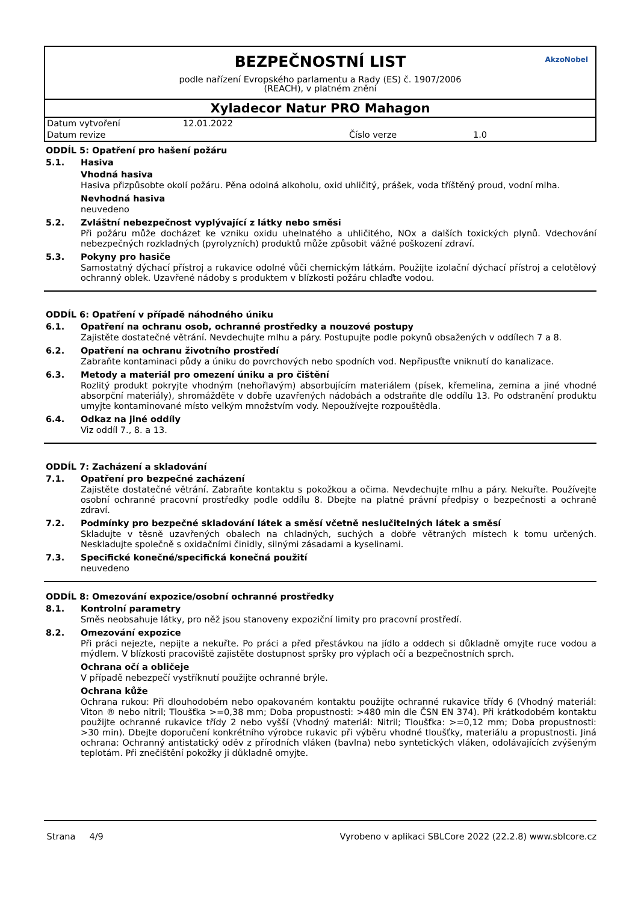BEZPEČNOSTNÍ LIST
podle nařízení Evropského parlamentu a Rady (ES) č. 1907/2006
(REACH), v platném znění
AkzoNobel
Xyladecor Natur PRO Mahagon
| Datum vytvoření | 12.01.2022 | | |
| Datum revize | | Číslo verze | 1.0 |
ODDÍL 5: Opatření pro hašení požáru
5.1. Hasiva
Vhodná hasiva
Hasiva přizpůsobte okolí požáru. Pěna odolná alkoholu, oxid uhličitý, prášek, voda tříštěný proud, vodní mlha.
Nevhodná hasiva
neuvedeno
5.2. Zvláštní nebezpečnost vyplývající z látky nebo směsi
Při požáru může docházet ke vzniku oxidu uhelnatého a uhličitého, NOx a dalších toxických plynů. Vdechování nebezpečných rozkladných (pyrolyzních) produktů může způsobit vážné poškození zdraví.
5.3. Pokyny pro hasiče
Samostatný dýchací přístroj a rukavice odolné vůči chemickým látkám. Použijte izolační dýchací přístroj a celotělový ochranný oblek. Uzavřené nádoby s produktem v blízkosti požáru chlaďte vodou.
ODDÍL 6: Opatření v případě náhodného úniku
6.1. Opatření na ochranu osob, ochranné prostředky a nouzové postupy
Zajistěte dostatečné větrání. Nevdechujte mlhu a páry. Postupujte podle pokynů obsažených v oddílech 7 a 8.
6.2. Opatření na ochranu životního prostředí
Zabraňte kontaminaci půdy a úniku do povrchových nebo spodních vod. Nepřipusťte vniknutí do kanalizace.
6.3. Metody a materiál pro omezení úniku a pro čištění
Rozlitý produkt pokryjte vhodným (nehořlavým) absorbujícím materiálem (písek, křemelina, zemina a jiné vhodné absorpční materiály), shromážděte v dobře uzavřených nádobách a odstraňte dle oddílu 13. Po odstranění produktu umyjte kontaminované místo velkým množstvím vody. Nepoužívejte rozpouštědla.
6.4. Odkaz na jiné oddíly
Viz oddíl 7., 8. a 13.
ODDÍL 7: Zacházení a skladování
7.1. Opatření pro bezpečné zacházení
Zajistěte dostatečné větrání. Zabraňte kontaktu s pokožkou a očima. Nevdechujte mlhu a páry. Nekuřte. Používejte osobní ochranné pracovní prostředky podle oddílu 8. Dbejte na platné právní předpisy o bezpečnosti a ochraně zdraví.
7.2. Podmínky pro bezpečné skladování látek a směsí včetně neslučitelných látek a směsí
Skladujte v těsně uzavřených obalech na chladných, suchých a dobře větraných místech k tomu určených. Neskladujte společně s oxidačními činidly, silnými zásadami a kyselinami.
7.3. Specifické konečné/specifická konečná použití
neuvedeno
ODDÍL 8: Omezování expozice/osobní ochranné prostředky
8.1. Kontrolní parametry
Směs neobsahuje látky, pro něž jsou stanoveny expoziční limity pro pracovní prostředí.
8.2. Omezování expozice
Při práci nejezte, nepijte a nekuřte. Po práci a před přestávkou na jídlo a oddech si důkladně omyjte ruce vodou a mýdlem. V blízkosti pracoviště zajistěte dostupnost spršky pro výplach očí a bezpečnostních sprch.
Ochrana očí a obličeje
V případě nebezpečí vystříknutí použijte ochranné brýle.
Ochrana kůže
Ochrana rukou: Při dlouhodobém nebo opakovaném kontaktu použijte ochranné rukavice třídy 6 (Vhodný materiál: Viton ® nebo nitril; Tloušťka >=0,38 mm; Doba propustnosti: >480 min dle ČSN EN 374). Při krátkodobém kontaktu použijte ochranné rukavice třídy 2 nebo vyšší (Vhodný materiál: Nitril; Tloušťka: >=0,12 mm; Doba propustnosti: >30 min). Dbejte doporučení konkrétního výrobce rukavic při výběru vhodné tloušťky, materiálu a propustnosti. Jiná ochrana: Ochranný antistatický oděv z přírodních vláken (bavlna) nebo syntetických vláken, odolávajících zvýšeným teplotám. Při znečištění pokožky ji důkladně omyjte.
Strana 4/9 Vyrobeno v aplikaci SBLCore 2022 (22.2.8) www.sblcore.cz